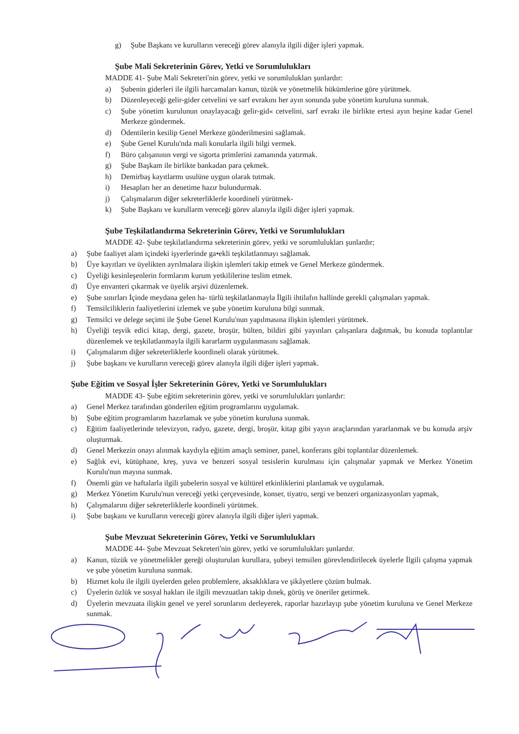g) Şube Başkanı ve kurulların vereceği görev alanıyla ilgili diğer işleri yapmak.
Şube Mali Sekreterinin Görev, Yetki ve Sorumlulukları
MADDE 41- Şube Mali Sekreteri'nin görev, yetki ve sorumlulukları şunlardır:
a) Şubenin giderleri ile ilgili harcamaları kanun, tüzük ve yönetmelik hükümlerine göre yürütmek.
b) Düzenleyeceği gelir-gider cetvelini ve sarf evrakını her ayın sonunda şube yönetim kuruluna sunmak.
c) Şube yönetim kurulunun onaylayacağı gelir-gid« cetvelini, sarf evrakı ile birlikte ertesi ayın beşine kadar Genel Merkeze göndermek.
d) Ödentilerin kesilip Genel Merkeze gönderilmesini sağlamak.
e) Şube Genel Kurulu'nda mali konularla ilgili bilgi vermek.
f) Büro çalışanının vergi ve sigorta primlerini zamanında yatırmak.
g) Şube Başkam ile birlikte bankadan para çekmek.
h) Demirbaş kayıtlarmı usulüne uygun olarak tutmak.
i) Hesapları her an denetime hazır bulundurmak.
j) Çalışmalarım diğer sekreterliklerle koordineli yürütmek-
k) Şube Başkanı ve kurullarm vereceği görev alanıyla ilgili diğer işleri yapmak.
Şube Teşkilatlandırma Sekreterinin Görev, Yetki ve Sorumlulukları
MADDE 42- Şube teşkilatlandırma sekreterinin görev, yetki ve sorumlulukları şunlardır;
a) Şube faaliyet alam içindeki işyerlerinde ga•ekli teşkilatlanmayı sağlamak.
b) Üye kayıtları ve üyelikten ayrılmalara ilişkin işlemleri takip etmek ve Genel Merkeze göndermek.
c) Üyeliği kesinleşenlerin formlarım kurum yetkililerine teslim etmek.
d) Üye envanteri çıkarmak ve üyelik arşivi düzenlemek.
e) Şube sınırları İçinde meydana gelen ha- türlü teşkilatlanmayla İlgili ihtilafın hallinde gerekli çalışmaları yapmak.
f) Temsilciliklerin faaliyetlerini izlemek ve şube yönetim kuruluna bilgi sunmak.
g) Temsilci ve delege seçimi ile Şube Genel Kurulu'nun yapılmasına ilişkin işlemleri yürütmek.
h) Üyeliği teşvik edici kitap, dergi, gazete, broşür, bülten, bildiri gibi yayınları çalışanlara dağıtmak, bu konuda toplantılar düzenlemek ve teşkilatlanmayla ilgili kararlarm uygulanmasını sağlamak.
i) Çalışmalarım diğer sekreterliklerle koordineli olarak yürütmek.
j) Şube başkanı ve kurulların vereceği görev alanıyla ilgili diğer işleri yapmak.
Şube Eğitim ve Sosyal İşler Sekreterinin Görev, Yetki ve Sorumlulukları
MADDE 43- Şube eğitim sekreterinin görev, yetki ve sorumlulukları şunlardır:
a) Genel Merkez tarafından gönderilen eğitim programlarını uygulamak.
b) Şube eğitim programlarım hazırlamak ve şube yönetim kuruluna sunmak.
c) Eğitim faaliyetlerinde televizyon, radyo, gazete, dergi, broşür, kitap gibi yayın araçlarından yararlanmak ve bu konuda arşiv oluşturmak.
d) Genel Merkezin onayı alınmak kaydıyla eğitim amaçlı seminer, panel, konferans gibi toplantılar düzenlemek.
e) Sağlık evi, kütüphane, kreş, yuva ve benzeri sosyal tesislerin kurulması için çalışmalar yapmak ve Merkez Yönetim Kurulu'nun mayına sunmak.
f) Önemli gün ve haftalarla ilgili şubelerin sosyal ve kültürel etkinliklerini planlamak ve uygulamak.
g) Merkez Yönetim Kurulu'nun vereceği yetki çerçevesinde, konser, tiyatro, sergi ve benzeri organizasyonları yapmak,
h) Çalışmalarını diğer sekreterliklerle koordineli yürütmek.
i) Şube başkanı ve kurulların vereceği görev alanıyla ilgili diğer işleri yapmak.
Şube Mevzuat Sekreterinin Görev, Yetki ve Sorumlulukları
MADDE 44- Şube Mevzuat Sekreteri'nin görev, yetki ve sorumlulukları şunlardır.
a) Kanun, tüzük ve yönetmelikler gereği oluşturulan kurullara, şubeyi temsilen görevlendirilecek üyelerle İlgili çalışma yapmak ve şube yönetim kuruluna sunmak.
b) Hizmet kolu ile ilgili üyelerden gelen problemlere, aksaklıklara ve şikâyetlere çözüm bulmak.
c) Üyelerin özlük ve sosyal hakları ile ilgili mevzuatları takip dınek, görüş ve öneriler getirmek.
d) Üyelerin mevzuata ilişkin genel ve yerel sorunlarını derleyerek, raporlar hazırlayıp şube yönetim kuruluna ve Genel Merkeze sunmak.